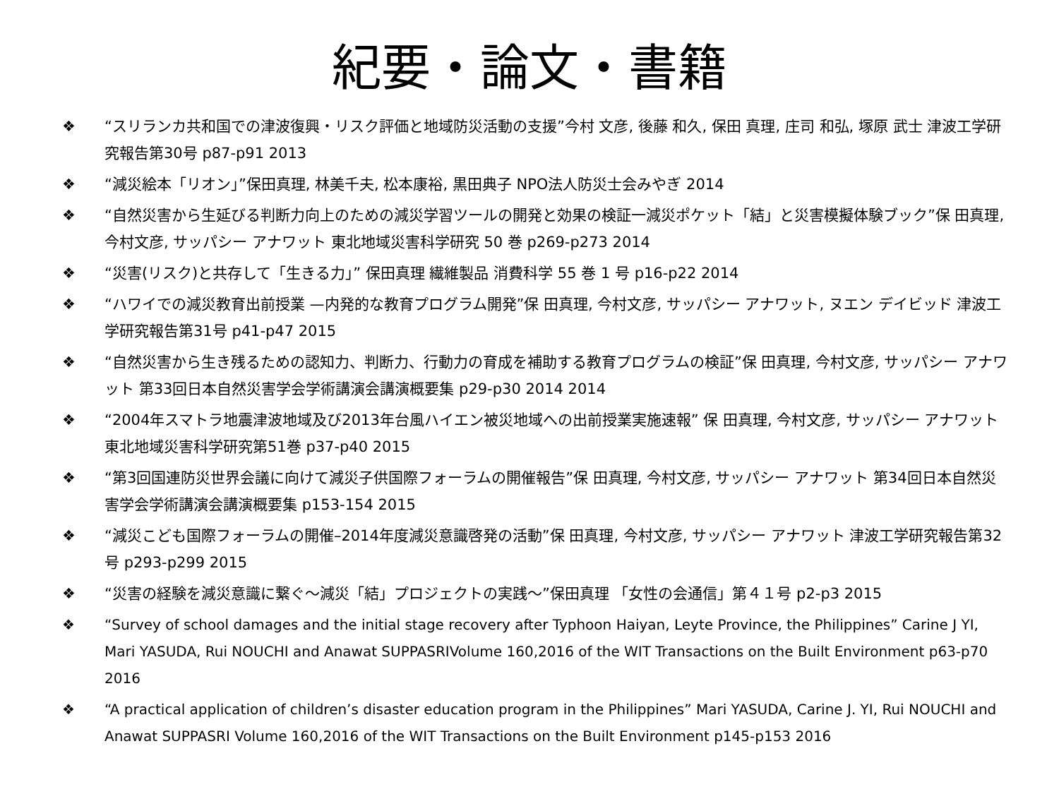紀要・論文・書籍
❖ “スリランカ共和国での津波復興・リスク評価と地域防災活動の支援”今村 文彦, 後藤 和久, 保田 真理, 庄司 和弘, 塚原 武士 津波工学研究報告第30号 p87-p91 2013
❖ “減災絵本「リオン」”保田真理, 林美千夫, 松本康裕, 黒田典子 NPO法人防災士会みやぎ 2014
❖ “自然災害から生延びる判断力向上のための減災学習ツールの開発と効果の検証一減災ポケット「結」と災害模擬体験ブック”保 田真理, 今村文彦, サッパシー アナワット 東北地域災害科学研究 50 巻 p269-p273 2014
❖ “災害(リスク)と共存して「生きる力」” 保田真理 繊維製品 消費科学 55 巻 1 号 p16-p22 2014
❖ “ハワイでの減災教育出前授業 —内発的な教育プログラム開発”保 田真理, 今村文彦, サッパシー アナワット, ヌエン デイビッド 津波工学研究報告第31号 p41-p47 2015
❖ “自然災害から生き残るための認知力、判断力、行動力の育成を補助する教育プログラムの検証”保 田真理, 今村文彦, サッパシー アナワット 第33回日本自然災害学会学術講演会講演概要集 p29-p30 2014 2014
❖ “2004年スマトラ地震津波地域及び2013年台風ハイエン被災地域への出前授業実施速報” 保 田真理, 今村文彦, サッパシー アナワット 東北地域災害科学研究第51巻 p37-p40 2015
❖ “第3回国連防災世界会議に向けて減災子供国際フォーラムの開催報告”保 田真理, 今村文彦, サッパシー アナワット 第34回日本自然災害学会学術講演会講演概要集 p153-154 2015
❖ “減災こども国際フォーラムの開催–2014年度減災意識啓発の活動”保 田真理, 今村文彦, サッパシー アナワット 津波工学研究報告第32号 p293-p299 2015
❖ “災害の経験を減災意識に繋ぐ～減災「結」プロジェクトの実践～”保田真理 「女性の会通信」第４１号 p2-p3 2015
❖ “Survey of school damages and the initial stage recovery after Typhoon Haiyan, Leyte Province, the Philippines” Carine J YI, Mari YASUDA, Rui NOUCHI and Anawat SUPPASRIVolume 160,2016 of the WIT Transactions on the Built Environment p63-p70 2016
❖ “A practical application of children’s disaster education program in the Philippines” Mari YASUDA, Carine J. YI, Rui NOUCHI and Anawat SUPPASRI Volume 160,2016 of the WIT Transactions on the Built Environment p145-p153 2016